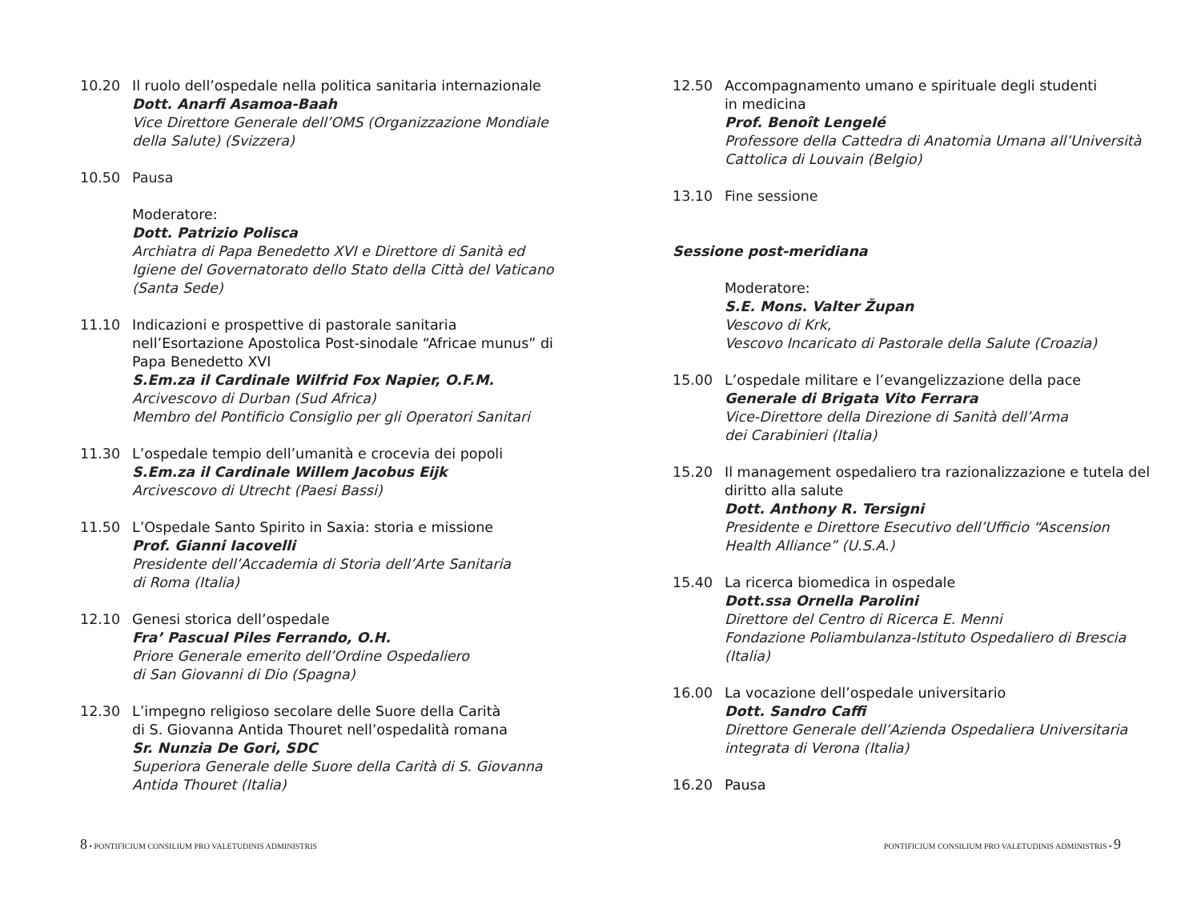10.20 Il ruolo dell’ospedale nella politica sanitaria internazionale
Dott. Anarfi Asamoa-Baah
Vice Direttore Generale dell’OMS (Organizzazione Mondiale della Salute) (Svizzera)
10.50 Pausa
Moderatore:
Dott. Patrizio Polisca
Archiatra di Papa Benedetto XVI e Direttore di Sanità ed Igiene del Governatorato dello Stato della Città del Vaticano (Santa Sede)
11.10 Indicazioni e prospettive di pastorale sanitaria nell’Esortazione Apostolica Post-sinodale “Africae munus” di Papa Benedetto XVI
S.Em.za il Cardinale Wilfrid Fox Napier, O.F.M.
Arcivescovo di Durban (Sud Africa)
Membro del Pontificio Consiglio per gli Operatori Sanitari
11.30 L’ospedale tempio dell’umanità e crocevia dei popoli
S.Em.za il Cardinale Willem Jacobus Eijk
Arcivescovo di Utrecht (Paesi Bassi)
11.50 L’Ospedale Santo Spirito in Saxia: storia e missione
Prof. Gianni Iacovelli
Presidente dell’Accademia di Storia dell’Arte Sanitaria
di Roma (Italia)
12.10 Genesi storica dell’ospedale
Fra’ Pascual Piles Ferrando, O.H.
Priore Generale emerito dell’Ordine Ospedaliero
di San Giovanni di Dio (Spagna)
12.30 L’impegno religioso secolare delle Suore della Carità
di S. Giovanna Antida Thouret nell’ospedalità romana
Sr. Nunzia De Gori, SDC
Superiora Generale delle Suore della Carità di S. Giovanna Antida Thouret (Italia)
12.50 Accompagnamento umano e spirituale degli studenti
in medicina
Prof. Benoît Lengelé
Professore della Cattedra di Anatomia Umana all’Università Cattolica di Louvain (Belgio)
13.10 Fine sessione
Sessione post-meridiana
Moderatore:
S.E. Mons. Valter Župan
Vescovo di Krk,
Vescovo Incaricato di Pastorale della Salute (Croazia)
15.00 L’ospedale militare e l’evangelizzazione della pace
Generale di Brigata Vito Ferrara
Vice-Direttore della Direzione di Sanità dell’Arma
dei Carabinieri (Italia)
15.20 Il management ospedaliero tra razionalizzazione e tutela del diritto alla salute
Dott. Anthony R. Tersigni
Presidente e Direttore Esecutivo dell’Ufficio “Ascension Health Alliance” (U.S.A.)
15.40 La ricerca biomedica in ospedale
Dott.ssa Ornella Parolini
Direttore del Centro di Ricerca E. Menni
Fondazione Poliambulanza-Istituto Ospedaliero di Brescia (Italia)
16.00 La vocazione dell’ospedale universitario
Dott. Sandro Caffi
Direttore Generale dell’Azienda Ospedaliera Universitaria integrata di Verona (Italia)
16.20 Pausa
8 • PONTIFICIUM CONSILIUM PRO VALETUDINIS ADMINISTRIS
PONTIFICIUM CONSILIUM PRO VALETUDINIS ADMINISTRIS • 9